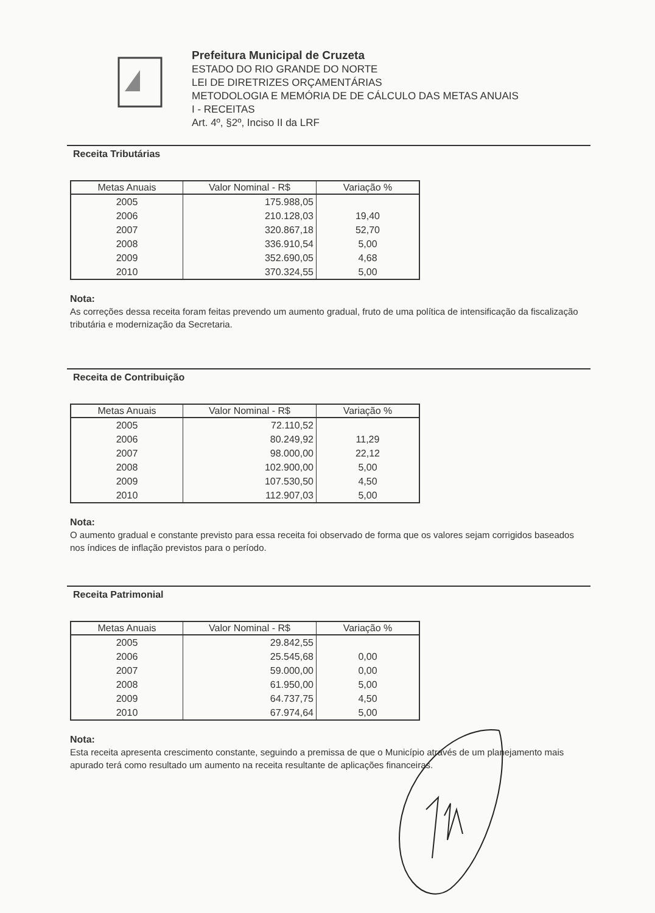Prefeitura Municipal de Cruzeta
ESTADO DO RIO GRANDE DO NORTE
LEI DE DIRETRIZES ORÇAMENTÁRIAS
METODOLOGIA E MEMÓRIA DE DE CÁLCULO DAS METAS ANUAIS
I - RECEITAS
Art. 4º, §2º, Inciso II da LRF
Receita Tributárias
| Metas Anuais | Valor Nominal - R$ | Variação % |
| --- | --- | --- |
| 2005 | 175.988,05 | |
| 2006 | 210.128,03 | 19,40 |
| 2007 | 320.867,18 | 52,70 |
| 2008 | 336.910,54 | 5,00 |
| 2009 | 352.690,05 | 4,68 |
| 2010 | 370.324,55 | 5,00 |
Nota:
As correções dessa receita foram feitas prevendo um aumento gradual, fruto de uma política de intensificação da fiscalização tributária e modernização da Secretaria.
Receita de Contribuição
| Metas Anuais | Valor Nominal - R$ | Variação % |
| --- | --- | --- |
| 2005 | 72.110,52 | |
| 2006 | 80.249,92 | 11,29 |
| 2007 | 98.000,00 | 22,12 |
| 2008 | 102.900,00 | 5,00 |
| 2009 | 107.530,50 | 4,50 |
| 2010 | 112.907,03 | 5,00 |
Nota:
O aumento gradual e constante previsto para essa receita foi observado de forma que os valores sejam corrigidos baseados nos índices de inflação previstos para o período.
Receita Patrimonial
| Metas Anuais | Valor Nominal - R$ | Variação % |
| --- | --- | --- |
| 2005 | 29.842,55 | |
| 2006 | 25.545,68 | 0,00 |
| 2007 | 59.000,00 | 0,00 |
| 2008 | 61.950,00 | 5,00 |
| 2009 | 64.737,75 | 4,50 |
| 2010 | 67.974,64 | 5,00 |
Nota:
Esta receita apresenta crescimento constante, seguindo a premissa de que o Município através de um planejamento mais apurado terá como resultado um aumento na receita resultante de aplicações financeiras.